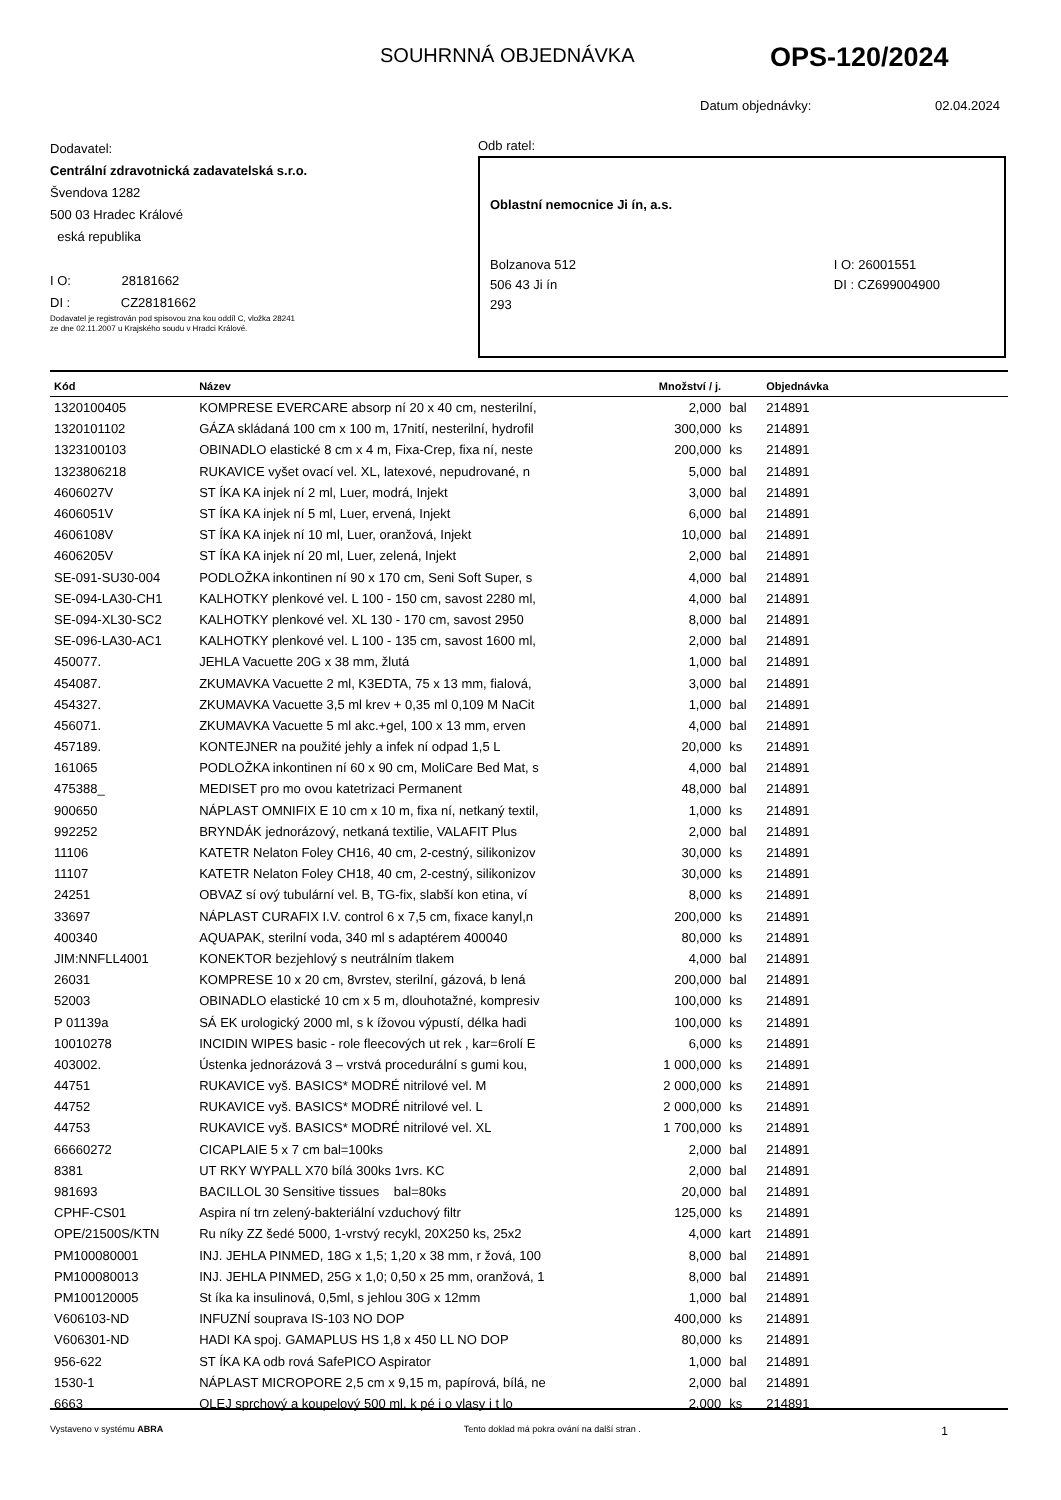SOUHRNNÁ OBJEDNÁVKA OPS-120/2024
Datum objednávky: 02.04.2024
Dodavatel:
Centrální zdravotnická zadavatelská s.r.o.
Švendova 1282
500 03 Hradec Králové
eská republika
I O: 28181662
DI : CZ28181662
Dodavatel je registrován pod spisovou zna kou oddíl C, vložka 28241
ze dne 02.11.2007 u Krajského soudu v Hradci Králové.
Odb ratel:
Oblastní nemocnice Ji ín, a.s.
Bolzanova 512
506 43 Ji ín
293 I O: 26001551
DI : CZ699004900
| Kód | Název | Množství / j. | | Objednávka | |
| --- | --- | --- | --- | --- | --- |
| 1320100405 | KOMPRESE EVERCARE absorp ní 20 x 40 cm, nesterilní, | 2,000 | bal | 214891 | |
| 1320101102 | GÁZA skládaná 100 cm x 100 m, 17nití, nesterilní, hydrofil | 300,000 | ks | 214891 | |
| 1323100103 | OBINADLO elastické 8 cm x 4 m, Fixa-Crep, fixa ní, neste | 200,000 | ks | 214891 | |
| 1323806218 | RUKAVICE vyšet ovací vel. XL, latexové, nepudrované, n | 5,000 | bal | 214891 | |
| 4606027V | ST ÍKA KA injek ní 2 ml, Luer, modrá, Injekt | 3,000 | bal | 214891 | |
| 4606051V | ST ÍKA KA injek ní 5 ml, Luer, ervená, Injekt | 6,000 | bal | 214891 | |
| 4606108V | ST ÍKA KA injek ní 10 ml, Luer, oranžová, Injekt | 10,000 | bal | 214891 | |
| 4606205V | ST ÍKA KA injek ní 20 ml, Luer, zelená, Injekt | 2,000 | bal | 214891 | |
| SE-091-SU30-004 | PODLOŽKA inkontinen ní 90 x 170 cm, Seni Soft Super, s | 4,000 | bal | 214891 | |
| SE-094-LA30-CH1 | KALHOTKY plenkové vel. L 100 - 150 cm, savost 2280 ml, | 4,000 | bal | 214891 | |
| SE-094-XL30-SC2 | KALHOTKY plenkové vel. XL 130 - 170 cm, savost 2950 | 8,000 | bal | 214891 | |
| SE-096-LA30-AC1 | KALHOTKY plenkové vel. L 100 - 135 cm, savost 1600 ml, | 2,000 | bal | 214891 | |
| 450077. | JEHLA Vacuette 20G x 38 mm, žlutá | 1,000 | bal | 214891 | |
| 454087. | ZKUMAVKA Vacuette 2 ml, K3EDTA, 75 x 13 mm, fialová, | 3,000 | bal | 214891 | |
| 454327. | ZKUMAVKA Vacuette 3,5 ml krev + 0,35 ml 0,109 M NaCit | 1,000 | bal | 214891 | |
| 456071. | ZKUMAVKA Vacuette 5 ml akc.+gel, 100 x 13 mm, erven | 4,000 | bal | 214891 | |
| 457189. | KONTEJNER na použité jehly a infek ní odpad 1,5 L | 20,000 | ks | 214891 | |
| 161065 | PODLOŽKA inkontinen ní 60 x 90 cm, MoliCare Bed Mat, s | 4,000 | bal | 214891 | |
| 475388_ | MEDISET pro mo ovou katetrizaci Permanent | 48,000 | bal | 214891 | |
| 900650 | NÁPLAST OMNIFIX E 10 cm x 10 m, fixa ní, netkaný textil, | 1,000 | ks | 214891 | |
| 992252 | BRYNDÁK jednorázový, netkaná textilie, VALAFIT Plus | 2,000 | bal | 214891 | |
| 11106 | KATETR Nelaton Foley CH16, 40 cm, 2-cestný, silikonizov | 30,000 | ks | 214891 | |
| 11107 | KATETR Nelaton Foley CH18, 40 cm, 2-cestný, silikonizov | 30,000 | ks | 214891 | |
| 24251 | OBVAZ sí ový tubulární vel. B, TG-fix, slabší kon etina, ví | 8,000 | ks | 214891 | |
| 33697 | NÁPLAST CURAFIX I.V. control 6 x 7,5 cm, fixace kanyl,n | 200,000 | ks | 214891 | |
| 400340 | AQUAPAK, sterilní voda, 340 ml s adaptérem 400040 | 80,000 | ks | 214891 | |
| JIM:NNFLL4001 | KONEKTOR bezjehlový s neutrálním tlakem | 4,000 | bal | 214891 | |
| 26031 | KOMPRESE 10 x 20 cm, 8vrstev, sterilní, gázová, b lená | 200,000 | bal | 214891 | |
| 52003 | OBINADLO elastické 10 cm x 5 m, dlouhotažné, kompresiv | 100,000 | ks | 214891 | |
| P 01139a | SÁ EK urologický 2000 ml, s k ížovou výpustí, délka hadi | 100,000 | ks | 214891 | |
| 10010278 | INCIDIN WIPES basic - role fleecových ut rek , kar=6rolí E | 6,000 | ks | 214891 | |
| 403002. | Ústenka jednorázová 3 – vrstvá procedurální s gumi kou, | 1 000,000 | ks | 214891 | |
| 44751 | RUKAVICE vyš. BASICS* MODRÉ nitrilové vel. M | 2 000,000 | ks | 214891 | |
| 44752 | RUKAVICE vyš. BASICS* MODRÉ nitrilové vel. L | 2 000,000 | ks | 214891 | |
| 44753 | RUKAVICE vyš. BASICS* MODRÉ nitrilové vel. XL | 1 700,000 | ks | 214891 | |
| 66660272 | CICAPLAIE 5 x 7 cm bal=100ks | 2,000 | bal | 214891 | |
| 8381 | UT RKY WYPALL X70 bílá 300ks 1vrs. KC | 2,000 | bal | 214891 | |
| 981693 | BACILLOL 30 Sensitive tissues bal=80ks | 20,000 | bal | 214891 | |
| CPHF-CS01 | Aspira ní trn zelený-bakteriální vzduchový filtr | 125,000 | ks | 214891 | |
| OPE/21500S/KTN | Ru níky ZZ šedé 5000, 1-vrstvý recykl, 20X250 ks, 25x2 | 4,000 | kart | 214891 | |
| PM100080001 | INJ. JEHLA PINMED, 18G x 1,5; 1,20 x 38 mm, r žová, 100 | 8,000 | bal | 214891 | |
| PM100080013 | INJ. JEHLA PINMED, 25G x 1,0; 0,50 x 25 mm, oranžová, 1 | 8,000 | bal | 214891 | |
| PM100120005 | St íka ka insulinová, 0,5ml, s jehlou 30G x 12mm | 1,000 | bal | 214891 | |
| V606103-ND | INFUZNÍ souprava IS-103 NO DOP | 400,000 | ks | 214891 | |
| V606301-ND | HADI KA spoj. GAMAPLUS HS 1,8 x 450 LL NO DOP | 80,000 | ks | 214891 | |
| 956-622 | ST ÍKA KA odb rová SafePICO Aspirator | 1,000 | bal | 214891 | |
| 1530-1 | NÁPLAST MICROPORE 2,5 cm x 9,15 m, papírová, bílá, ne | 2,000 | bal | 214891 | |
| 6663 | OLEJ sprchový a koupelový 500 ml, k pé i o vlasy i t lo | 2,000 | ks | 214891 | |
Vystaveno v systému ABRA Tento doklad má pokra ování na další stran . 1